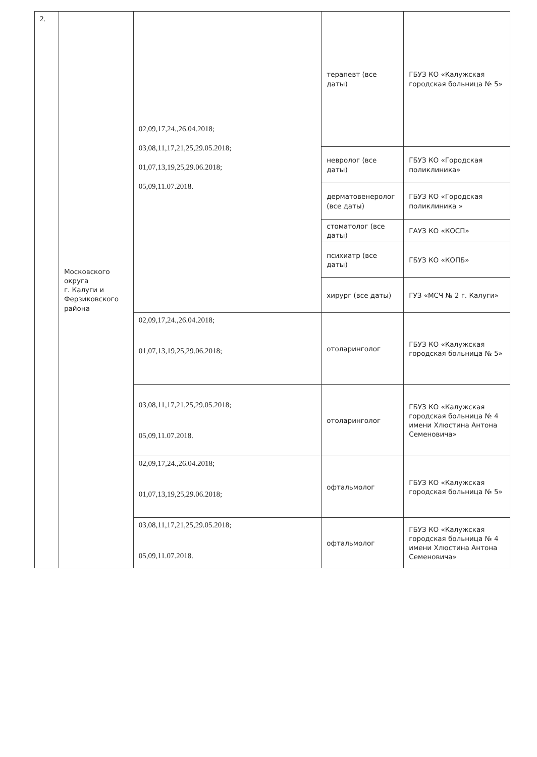| 2. | Московского округа г. Калуги и Ферзиковского района | 02,09,17,24.,26.04.2018; 03,08,11,17,21,25,29.05.2018; 01,07,13,19,25,29.06.2018; 05,09,11.07.2018. | терапевт (все даты) | ГБУЗ КО «Калужская городская больница № 5» |
| | | | невролог (все даты) | ГБУЗ КО «Городская поликлиника» |
| | | | дерматовенеролог (все даты) | ГБУЗ КО «Городская поликлиника » |
| | | | стоматолог (все даты) | ГАУЗ КО «КОСП» |
| | | | психиатр (все даты) | ГБУЗ КО «КОПБ» |
| | | | хирург (все даты) | ГУЗ «МСЧ № 2 г. Калуги» |
| | | 02,09,17,24.,26.04.2018; 01,07,13,19,25,29.06.2018; | отоларинголог | ГБУЗ КО «Калужская городская больница № 5» |
| | | 03,08,11,17,21,25,29.05.2018; 05,09,11.07.2018. | отоларинголог | ГБУЗ КО «Калужская городская больница № 4 имени Хлюстина Антона Семеновича» |
| | | 02,09,17,24.,26.04.2018; 01,07,13,19,25,29.06.2018; | офтальмолог | ГБУЗ КО «Калужская городская больница № 5» |
| | | 03,08,11,17,21,25,29.05.2018; 05,09,11.07.2018. | офтальмолог | ГБУЗ КО «Калужская городская больница № 4 имени Хлюстина Антона Семеновича» |